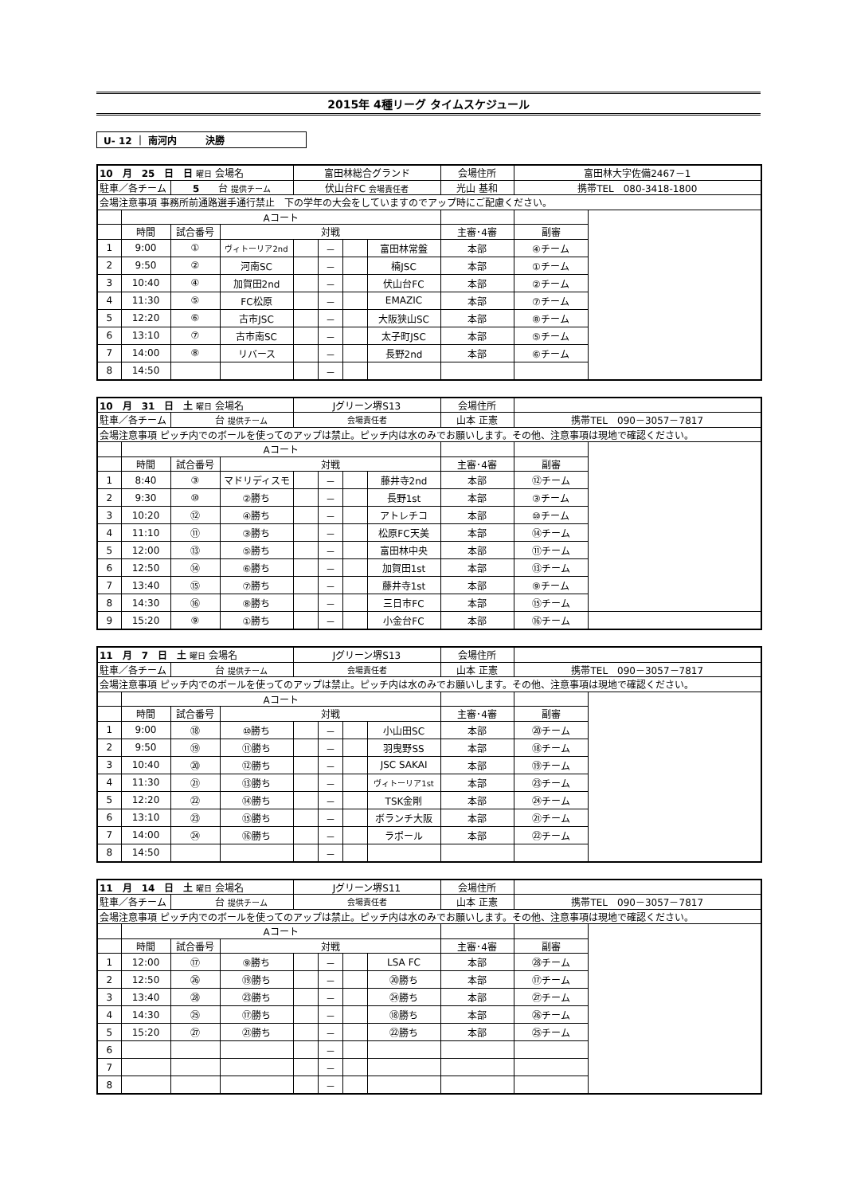2015年 4種リーグ タイムスケジュール
U- 12 ｜ 南河内　　　決勝
| 10 月 25 日 日 曜日 会場名 | | | | 富田林総合グランド | | | | 会場住所 | 富田林大字佐備2467－1 | |
| 駐車／各チーム | | 5 台 提供チーム | | 伏山台FC 会場責任者 | | | | 光山 基和 | 携帯TEL 080-3418-1800 | |
| 会場注意事項 事務所前通路選手通行禁止 下の学年の大会をしていますのでアップ時にご配慮ください。 | | | | | | | | | | |
| | Aコート | | | | | | | | | |
| | 時間 | 試合番号 | 対戦 | | | | | 主審･4審 | 副審 | |
| 1 | 9:00 | ① | ヴィトーリア2nd | | － | | 富田林常盤 | 本部 | ④チーム | |
| 2 | 9:50 | ② | 河南SC | | － | | 楠JSC | 本部 | ①チーム | |
| 3 | 10:40 | ④ | 加賀田2nd | | － | | 伏山台FC | 本部 | ②チーム | |
| 4 | 11:30 | ⑤ | FC松原 | | － | | EMAZIC | 本部 | ⑦チーム | |
| 5 | 12:20 | ⑥ | 古市JSC | | － | | 大阪狭山SC | 本部 | ⑧チーム | |
| 6 | 13:10 | ⑦ | 古市南SC | | － | | 太子町JSC | 本部 | ⑤チーム | |
| 7 | 14:00 | ⑧ | リバース | | － | | 長野2nd | 本部 | ⑥チーム | |
| 8 | 14:50 | | | | － | | | | | |
| 10 月 31 日 土 曜日 会場名 | | | | Jグリーン堺S13 | | | | 会場住所 | | |
| 駐車／各チーム | | 台 提供チーム | | 会場責任者 | | | | 山本 正憲 | 携帯TEL 090－3057－7817 | |
| 会場注意事項 ピッチ内でのボールを使ってのアップは禁止。ピッチ内は水のみでお願いします。その他、注意事項は現地で確認ください。 | | | | | | | | | | |
| | Aコート | | | | | | | | | |
| | 時間 | 試合番号 | 対戦 | | | | | 主審･4審 | 副審 | |
| 1 | 8:40 | ③ | マドリディスモ | | － | | 藤井寺2nd | 本部 | ⑫チーム | |
| 2 | 9:30 | ⑩ | ②勝ち | | － | | 長野1st | 本部 | ③チーム | |
| 3 | 10:20 | ⑫ | ④勝ち | | － | | アトレチコ | 本部 | ⑩チーム | |
| 4 | 11:10 | ⑪ | ③勝ち | | － | | 松原FC天美 | 本部 | ⑭チーム | |
| 5 | 12:00 | ⑬ | ⑤勝ち | | － | | 富田林中央 | 本部 | ⑪チーム | |
| 6 | 12:50 | ⑭ | ⑥勝ち | | － | | 加賀田1st | 本部 | ⑬チーム | |
| 7 | 13:40 | ⑮ | ⑦勝ち | | － | | 藤井寺1st | 本部 | ⑨チーム | |
| 8 | 14:30 | ⑯ | ⑧勝ち | | － | | 三日市FC | 本部 | ⑮チーム | |
| 9 | 15:20 | ⑨ | ①勝ち | | － | | 小金台FC | 本部 | ⑯チーム | |
| 11 月 7 日 土 曜日 会場名 | | | | Jグリーン堺S13 | | | | 会場住所 | | |
| 駐車／各チーム | | 台 提供チーム | | 会場責任者 | | | | 山本 正憲 | 携帯TEL 090－3057－7817 | |
| 会場注意事項 ピッチ内でのボールを使ってのアップは禁止。ピッチ内は水のみでお願いします。その他、注意事項は現地で確認ください。 | | | | | | | | | | |
| | Aコート | | | | | | | | | |
| | 時間 | 試合番号 | 対戦 | | | | | 主審･4審 | 副審 | |
| 1 | 9:00 | ⑱ | ⑩勝ち | | － | | 小山田SC | 本部 | ⑳チーム | |
| 2 | 9:50 | ⑲ | ⑪勝ち | | － | | 羽曳野SS | 本部 | ⑱チーム | |
| 3 | 10:40 | ⑳ | ⑫勝ち | | － | | JSC SAKAI | 本部 | ⑲チーム | |
| 4 | 11:30 | ㉑ | ⑬勝ち | | － | | ヴィトーリア1st | 本部 | ㉓チーム | |
| 5 | 12:20 | ㉒ | ⑭勝ち | | － | | TSK金剛 | 本部 | ㉔チーム | |
| 6 | 13:10 | ㉓ | ⑮勝ち | | － | | ボランチ大阪 | 本部 | ㉑チーム | |
| 7 | 14:00 | ㉔ | ⑯勝ち | | － | | ラポール | 本部 | ㉒チーム | |
| 8 | 14:50 | | | | － | | | | | |
| 11 月 14 日 土 曜日 会場名 | | | | Jグリーン堺S11 | | | | 会場住所 | | |
| 駐車／各チーム | | 台 提供チーム | | 会場責任者 | | | | 山本 正憲 | 携帯TEL 090－3057－7817 | |
| 会場注意事項 ピッチ内でのボールを使ってのアップは禁止。ピッチ内は水のみでお願いします。その他、注意事項は現地で確認ください。 | | | | | | | | | | |
| | Aコート | | | | | | | | | |
| | 時間 | 試合番号 | 対戦 | | | | | 主審･4審 | 副審 | |
| 1 | 12:00 | ⑰ | ⑨勝ち | | － | | LSA FC | 本部 | ㉘チーム | |
| 2 | 12:50 | ㉖ | ⑲勝ち | | － | | ⑳勝ち | 本部 | ⑰チーム | |
| 3 | 13:40 | ㉘ | ㉓勝ち | | － | | ㉔勝ち | 本部 | ㉗チーム | |
| 4 | 14:30 | ㉕ | ⑰勝ち | | － | | ⑱勝ち | 本部 | ㉖チーム | |
| 5 | 15:20 | ㉗ | ㉑勝ち | | － | | ㉒勝ち | 本部 | ㉕チーム | |
| 6 | | | | | － | | | | | |
| 7 | | | | | － | | | | | |
| 8 | | | | | － | | | | | |